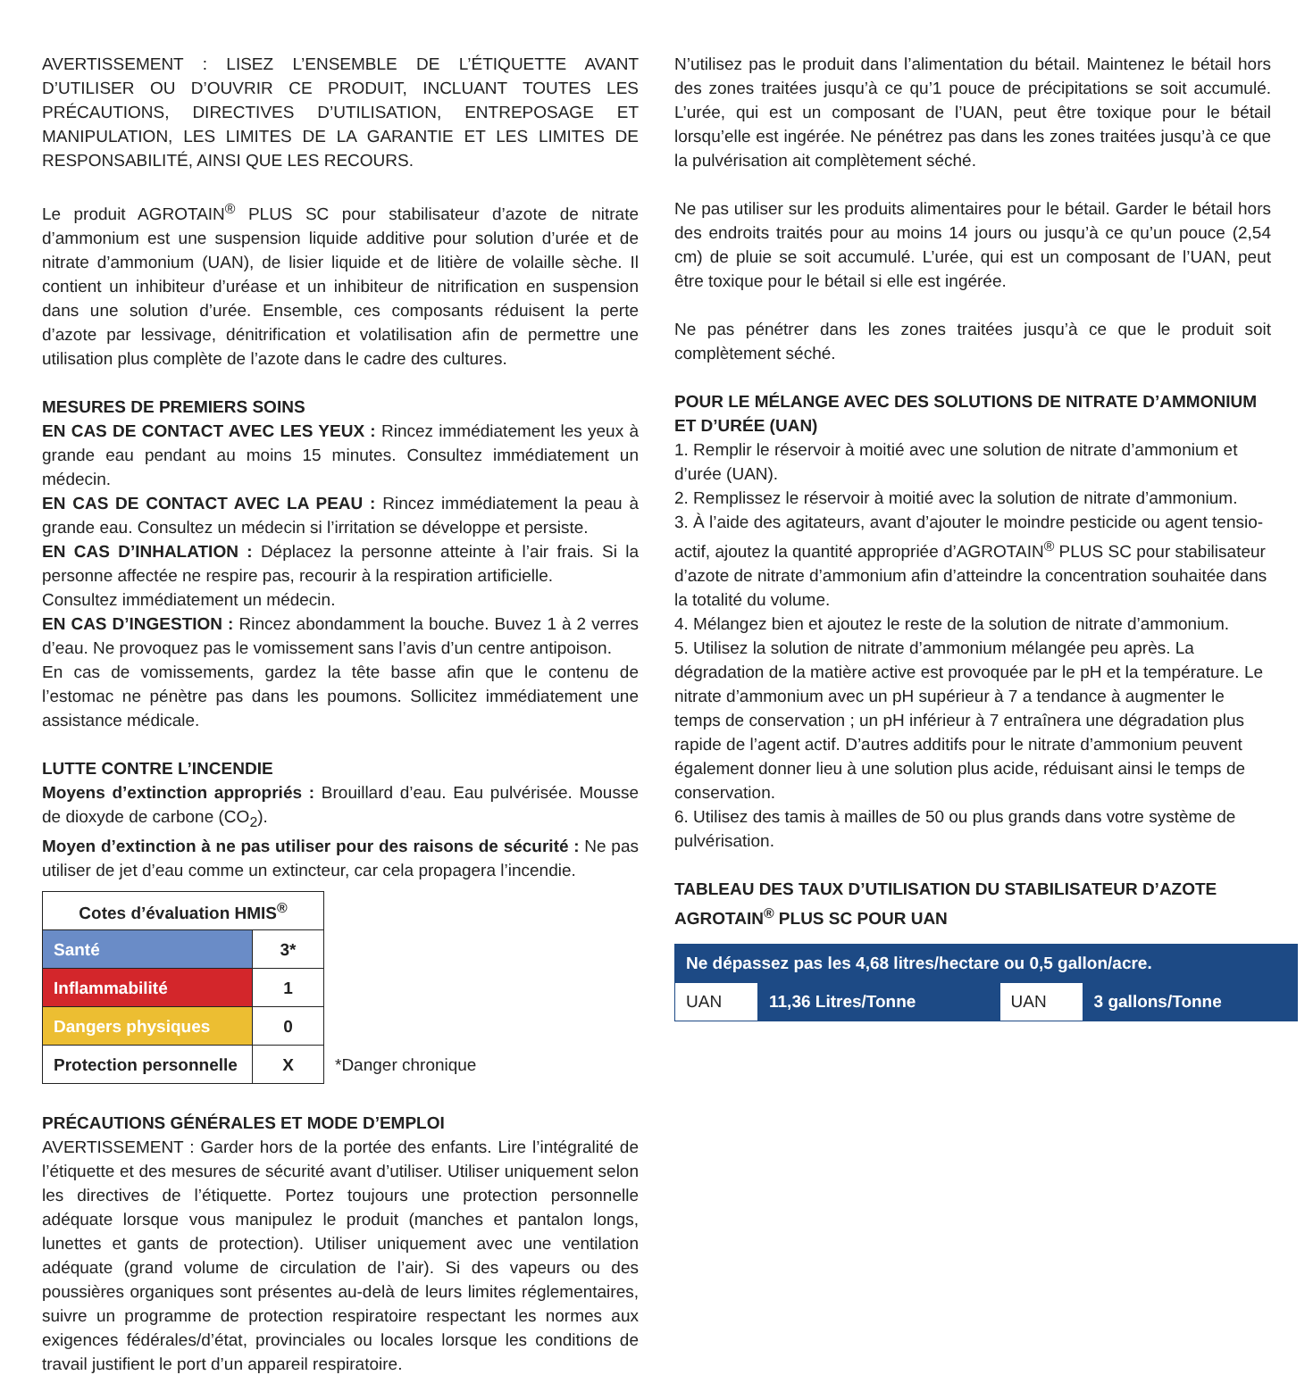AVERTISSEMENT : LISEZ L’ENSEMBLE DE L’ÉTIQUETTE AVANT D’UTILISER OU D’OUVRIR CE PRODUIT, INCLUANT TOUTES LES PRÉCAUTIONS, DIRECTIVES D’UTILISATION, ENTREPOSAGE ET MANIPULATION, LES LIMITES DE LA GARANTIE ET LES LIMITES DE RESPONSABILITÉ, AINSI QUE LES RECOURS.
Le produit AGROTAIN<sup>®</sup> PLUS SC pour stabilisateur d’azote de nitrate d’ammonium est une suspension liquide additive pour solution d’urée et de nitrate d’ammonium (UAN), de lisier liquide et de litière de volaille sèche. Il contient un inhibiteur d’uréase et un inhibiteur de nitrification en suspension dans une solution d’urée. Ensemble, ces composants réduisent la perte d’azote par lessivage, dénitrification et volatilisation afin de permettre une utilisation plus complète de l’azote dans le cadre des cultures.
MESURES DE PREMIERS SOINS
EN CAS DE CONTACT AVEC LES YEUX : Rincez immédiatement les yeux à grande eau pendant au moins 15 minutes. Consultez immédiatement un médecin.
EN CAS DE CONTACT AVEC LA PEAU : Rincez immédiatement la peau à grande eau. Consultez un médecin si l’irritation se développe et persiste.
EN CAS D’INHALATION : Déplacez la personne atteinte à l’air frais. Si la personne affectée ne respire pas, recourir à la respiration artificielle.
Consultez immédiatement un médecin.
EN CAS D’INGESTION : Rincez abondamment la bouche. Buvez 1 à 2 verres d’eau. Ne provoquez pas le vomissement sans l’avis d’un centre antipoison.
En cas de vomissements, gardez la tête basse afin que le contenu de l’estomac ne pénètre pas dans les poumons. Sollicitez immédiatement une assistance médicale.
LUTTE CONTRE L’INCENDIE
Moyens d’extinction appropriés : Brouillard d’eau. Eau pulvérisée. Mousse de dioxyde de carbone (CO<sub>2</sub>).
Moyen d’extinction à ne pas utiliser pour des raisons de sécurité : Ne pas utiliser de jet d’eau comme un extincteur, car cela propagera l’incendie.
| Cotes d’évaluation HMIS<sup>®</sup> | | |
| Santé | 3* | |
| Inflammabilité | 1 | |
| Dangers physiques | 0 | |
| Protection personnelle | X | *Danger chronique |
PRÉCAUTIONS GÉNÉRALES ET MODE D’EMPLOI
AVERTISSEMENT : Garder hors de la portée des enfants. Lire l’intégralité de l’étiquette et des mesures de sécurité avant d’utiliser. Utiliser uniquement selon les directives de l’étiquette. Portez toujours une protection personnelle adéquate lorsque vous manipulez le produit (manches et pantalon longs, lunettes et gants de protection). Utiliser uniquement avec une ventilation adéquate (grand volume de circulation de l’air). Si des vapeurs ou des poussières organiques sont présentes au-delà de leurs limites réglementaires, suivre un programme de protection respiratoire respectant les normes aux exigences fédérales/d’état, provinciales ou locales lorsque les conditions de travail justifient le port d’un appareil respiratoire.
N’utilisez pas le produit dans l’alimentation du bétail. Maintenez le bétail hors des zones traitées jusqu’à ce qu’1 pouce de précipitations se soit accumulé. L’urée, qui est un composant de l’UAN, peut être toxique pour le bétail lorsqu’elle est ingérée. Ne pénétrez pas dans les zones traitées jusqu’à ce que la pulvérisation ait complètement séché.
Ne pas utiliser sur les produits alimentaires pour le bétail. Garder le bétail hors des endroits traités pour au moins 14 jours ou jusqu’à ce qu’un pouce (2,54 cm) de pluie se soit accumulé. L’urée, qui est un composant de l’UAN, peut être toxique pour le bétail si elle est ingérée.
Ne pas pénétrer dans les zones traitées jusqu’à ce que le produit soit complètement séché.
POUR LE MÉLANGE AVEC DES SOLUTIONS DE NITRATE D’AMMONIUM ET D’URÉE (UAN)
1. Remplir le réservoir à moitié avec une solution de nitrate d’ammonium et d’urée (UAN).
2. Remplissez le réservoir à moitié avec la solution de nitrate d’ammonium.
3. À l’aide des agitateurs, avant d’ajouter le moindre pesticide ou agent tensio-actif, ajoutez la quantité appropriée d’AGROTAIN<sup>®</sup> PLUS SC pour stabilisateur d’azote de nitrate d’ammonium afin d’atteindre la concentration souhaitée dans la totalité du volume.
4. Mélangez bien et ajoutez le reste de la solution de nitrate d’ammonium.
5. Utilisez la solution de nitrate d’ammonium mélangée peu après. La dégradation de la matière active est provoquée par le pH et la température. Le nitrate d’ammonium avec un pH supérieur à 7 a tendance à augmenter le temps de conservation ; un pH inférieur à 7 entraînera une dégradation plus rapide de l’agent actif. D’autres additifs pour le nitrate d’ammonium peuvent également donner lieu à une solution plus acide, réduisant ainsi le temps de conservation.
6. Utilisez des tamis à mailles de 50 ou plus grands dans votre système de pulvérisation.
TABLEAU DES TAUX D’UTILISATION DU STABILISATEUR D’AZOTE AGROTAIN<sup>®</sup> PLUS SC POUR UAN
| Ne dépassez pas les 4,68 litres/hectare ou 0,5 gallon/acre. | | | |
| UAN | 11,36 Litres/Tonne | UAN | 3 gallons/Tonne |